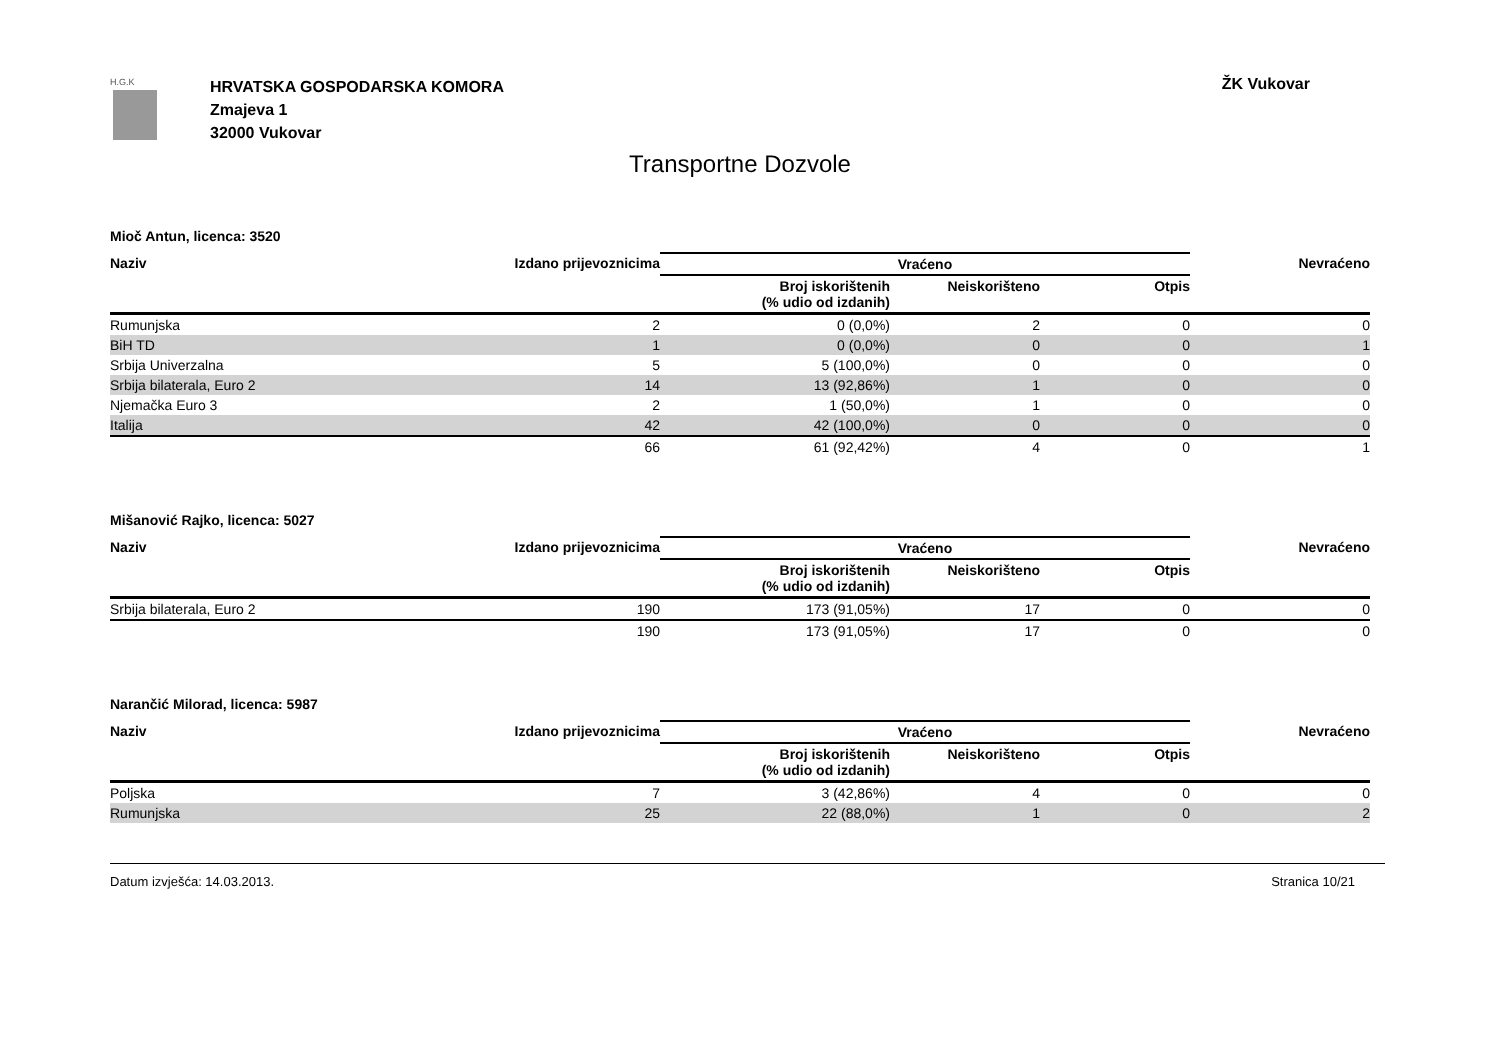H.G.K
HRVATSKA GOSPODARSKA KOMORA
Zmajeva 1
32000 Vukovar
ŽK Vukovar
Transportne Dozvole
Mioč Antun, licenca: 3520
| Naziv | Izdano prijevoznicima | Vraćeno | | | Nevraćeno |
| --- | --- | --- | --- | --- | --- |
| | | Broj iskorištenih (% udio od izdanih) | Neiskorišteno | Otpis | |
| Rumunjska | 2 | 0 (0,0%) | 2 | 0 | 0 |
| BiH TD | 1 | 0 (0,0%) | 0 | 0 | 1 |
| Srbija Univerzalna | 5 | 5 (100,0%) | 0 | 0 | 0 |
| Srbija bilaterala, Euro 2 | 14 | 13 (92,86%) | 1 | 0 | 0 |
| Njemačka Euro 3 | 2 | 1 (50,0%) | 1 | 0 | 0 |
| Italija | 42 | 42 (100,0%) | 0 | 0 | 0 |
| | 66 | 61 (92,42%) | 4 | 0 | 1 |
Mišanović Rajko, licenca: 5027
| Naziv | Izdano prijevoznicima | Vraćeno | | | Nevraćeno |
| --- | --- | --- | --- | --- | --- |
| | | Broj iskorištenih (% udio od izdanih) | Neiskorišteno | Otpis | |
| Srbija bilaterala, Euro 2 | 190 | 173 (91,05%) | 17 | 0 | 0 |
| | 190 | 173 (91,05%) | 17 | 0 | 0 |
Narančić Milorad, licenca: 5987
| Naziv | Izdano prijevoznicima | Vraćeno | | | Nevraćeno |
| --- | --- | --- | --- | --- | --- |
| | | Broj iskorištenih (% udio od izdanih) | Neiskorišteno | Otpis | |
| Poljska | 7 | 3 (42,86%) | 4 | 0 | 0 |
| Rumunjska | 25 | 22 (88,0%) | 1 | 0 | 2 |
Datum izvješća: 14.03.2013. Stranica 10/21